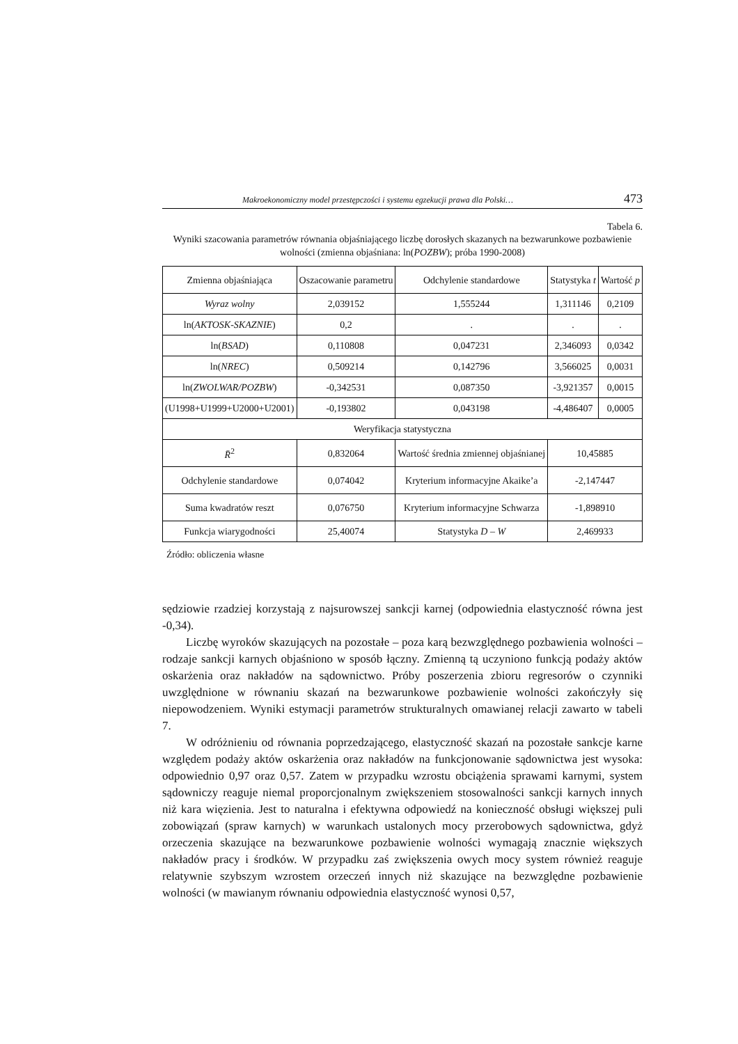Makroekonomiczny model przestępczości i systemu egzekucji prawa dla Polski… 473
Tabela 6.
Wyniki szacowania parametrów równania objaśniającego liczbę dorosłych skazanych na bezwarunkowe pozbawienie wolności (zmienna objaśniana: ln(POZBW); próba 1990-2008)
| Zmienna objaśniająca | Oszacowanie parametru | Odchylenie standardowe | Statystyka t | Wartość p |
| Wyraz wolny | 2,039152 | 1,555244 | 1,311146 | 0,2109 |
| ln( AKTOSK-SKAZNIE ) | 0,2 | . | . | . |
| ln( BSAD ) | 0,110808 | 0,047231 | 2,346093 | 0,0342 |
| ln( NREC ) | 0,509214 | 0,142796 | 3,566025 | 0,0031 |
| ln( ZWOLWAR/POZBW ) | -0,342531 | 0,087350 | -3,921357 | 0,0015 |
| (U1998+U1999+U2000+U2001) | -0,193802 | 0,043198 | -4,486407 | 0,0005 |
| Weryfikacja statystyczna | | | | |
| R̄<sup>2</sup> | 0,832064 | Wartość średnia zmiennej objaśnianej | 10,45885 | |
| Odchylenie standardowe | 0,074042 | Kryterium informacyjne Akaike’a | -2,147447 | |
| Suma kwadratów reszt | 0,076750 | Kryterium informacyjne Schwarza | -1,898910 | |
| Funkcja wiarygodności | 25,40074 | Statystyka D – W | 2,469933 | |
Źródło: obliczenia własne
sędziowie rzadziej korzystają z najsurowszej sankcji karnej (odpowiednia elastyczność równa jest -0,34).
Liczbę wyroków skazujących na pozostałe – poza karą bezwzględnego pozbawienia wolności – rodzaje sankcji karnych objaśniono w sposób łączny. Zmienną tą uczyniono funkcją podaży aktów oskarżenia oraz nakładów na sądownictwo. Próby poszerzenia zbioru regresorów o czynniki uwzględnione w równaniu skazań na bezwarunkowe pozbawienie wolności zakończyły się niepowodzeniem. Wyniki estymacji parametrów strukturalnych omawianej relacji zawarto w tabeli 7.
W odróżnieniu od równania poprzedzającego, elastyczność skazań na pozostałe sankcje karne względem podaży aktów oskarżenia oraz nakładów na funkcjonowanie sądownictwa jest wysoka: odpowiednio 0,97 oraz 0,57. Zatem w przypadku wzrostu obciążenia sprawami karnymi, system sądowniczy reaguje niemal proporcjonalnym zwiększeniem stosowalności sankcji karnych innych niż kara więzienia. Jest to naturalna i efektywna odpowiedź na konieczność obsługi większej puli zobowiązań (spraw karnych) w warunkach ustalonych mocy przerobowych sądownictwa, gdyż orzeczenia skazujące na bezwarunkowe pozbawienie wolności wymagają znacznie większych nakładów pracy i środków. W przypadku zaś zwiększenia owych mocy system również reaguje relatywnie szybszym wzrostem orzeczeń innych niż skazujące na bezwzględne pozbawienie wolności (w mawianym równaniu odpowiednia elastyczność wynosi 0,57,